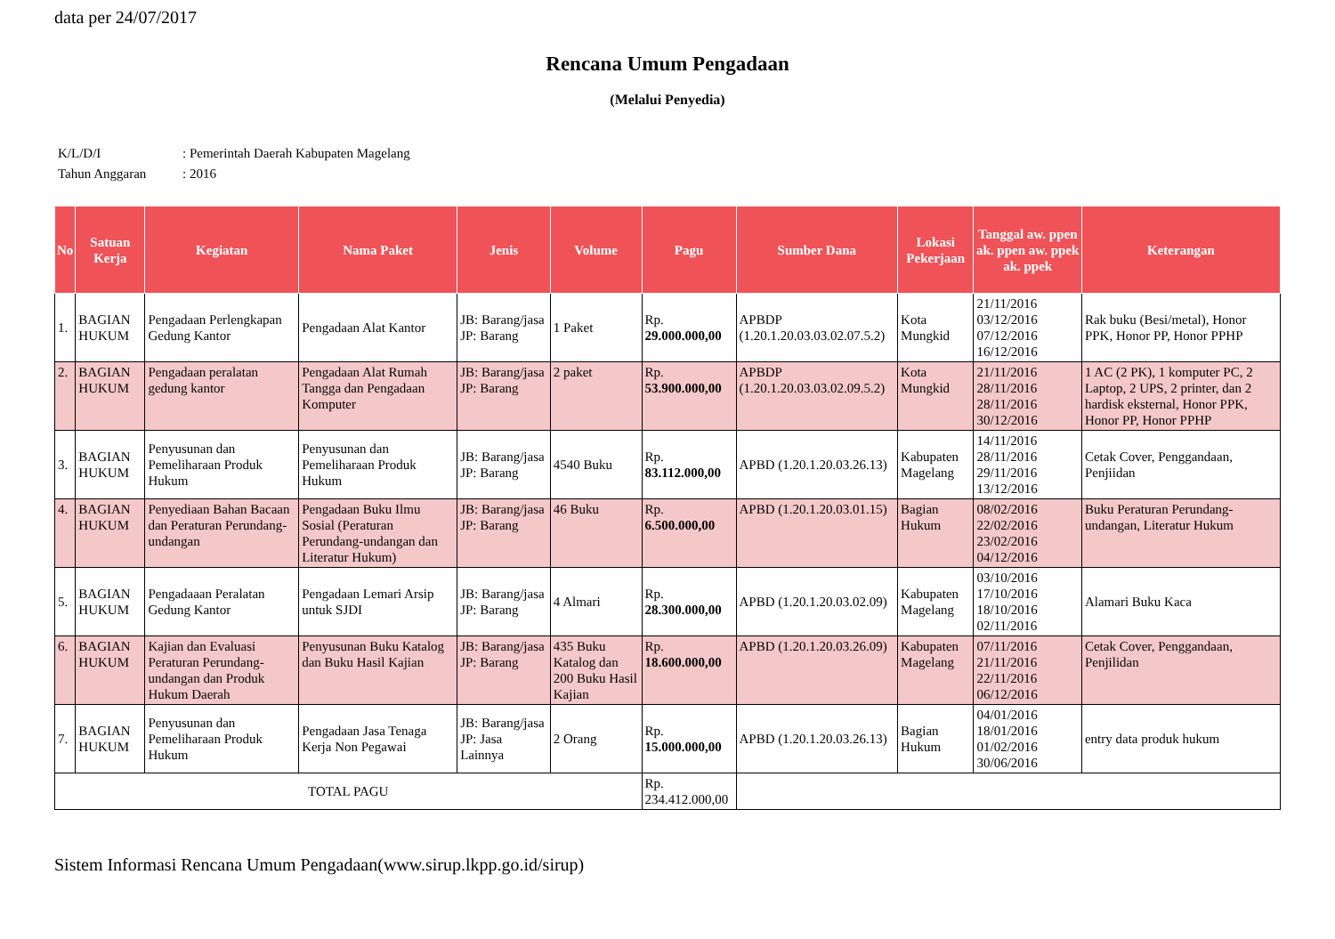data per 24/07/2017
Rencana Umum Pengadaan
(Melalui Penyedia)
K/L/D/I: Pemerintah Daerah Kabupaten Magelang
Tahun Anggaran: 2016
| No | Satuan Kerja | Kegiatan | Nama Paket | Jenis | Volume | Pagu | Sumber Dana | Lokasi Pekerjaan | Tanggal aw. ppen ak. ppen aw. ppek ak. ppek | Keterangan |
| --- | --- | --- | --- | --- | --- | --- | --- | --- | --- | --- |
| 1. | BAGIAN HUKUM | Pengadaan Perlengkapan Gedung Kantor | Pengadaan Alat Kantor | JB: Barang/jasa JP: Barang | 1 Paket | Rp. 29.000.000,00 | APBDP (1.20.1.20.03.03.02.07.5.2) | Kota Mungkid | 21/11/2016 03/12/2016 07/12/2016 16/12/2016 | Rak buku (Besi/metal), Honor PPK, Honor PP, Honor PPHP |
| 2. | BAGIAN HUKUM | Pengadaan peralatan gedung kantor | Pengadaan Alat Rumah Tangga dan Pengadaan Komputer | JB: Barang/jasa JP: Barang | 2 paket | Rp. 53.900.000,00 | APBDP (1.20.1.20.03.03.02.09.5.2) | Kota Mungkid | 21/11/2016 28/11/2016 28/11/2016 30/12/2016 | 1 AC (2 PK), 1 komputer PC, 2 Laptop, 2 UPS, 2 printer, dan 2 hardisk eksternal, Honor PPK, Honor PP, Honor PPHP |
| 3. | BAGIAN HUKUM | Penyusunan dan Pemeliharaan Produk Hukum | Penyusunan dan Pemeliharaan Produk Hukum | JB: Barang/jasa JP: Barang | 4540 Buku | Rp. 83.112.000,00 | APBD (1.20.1.20.03.26.13) | Kabupaten Magelang | 14/11/2016 28/11/2016 29/11/2016 13/12/2016 | Cetak Cover, Penggandaan, Penjiidan |
| 4. | BAGIAN HUKUM | Penyediaan Bahan Bacaan dan Peraturan Perundang-undangan | Pengadaan Buku Ilmu Sosial (Peraturan Perundang-undangan dan Literatur Hukum) | JB: Barang/jasa JP: Barang | 46 Buku | Rp. 6.500.000,00 | APBD (1.20.1.20.03.01.15) | Bagian Hukum | 08/02/2016 22/02/2016 23/02/2016 04/12/2016 | Buku Peraturan Perundang-undangan, Literatur Hukum |
| 5. | BAGIAN HUKUM | Pengadaaan Peralatan Gedung Kantor | Pengadaan Lemari Arsip untuk SJDI | JB: Barang/jasa JP: Barang | 4 Almari | Rp. 28.300.000,00 | APBD (1.20.1.20.03.02.09) | Kabupaten Magelang | 03/10/2016 17/10/2016 18/10/2016 02/11/2016 | Alamari Buku Kaca |
| 6. | BAGIAN HUKUM | Kajian dan Evaluasi Peraturan Perundang-undangan dan Produk Hukum Daerah | Penyusunan Buku Katalog dan Buku Hasil Kajian | JB: Barang/jasa JP: Barang | 435 Buku Katalog dan 200 Buku Hasil Kajian | Rp. 18.600.000,00 | APBD (1.20.1.20.03.26.09) | Kabupaten Magelang | 07/11/2016 21/11/2016 22/11/2016 06/12/2016 | Cetak Cover, Penggandaan, Penjilidan |
| 7. | BAGIAN HUKUM | Penyusunan dan Pemeliharaan Produk Hukum | Pengadaan Jasa Tenaga Kerja Non Pegawai | JB: Barang/jasa JP: Jasa Lainnya | 2 Orang | Rp. 15.000.000,00 | APBD (1.20.1.20.03.26.13) | Bagian Hukum | 04/01/2016 18/01/2016 01/02/2016 30/06/2016 | entry data produk hukum |
| TOTAL PAGU | | | | | | Rp. 234.412.000,00 | | | | |
Sistem Informasi Rencana Umum Pengadaan(www.sirup.lkpp.go.id/sirup)